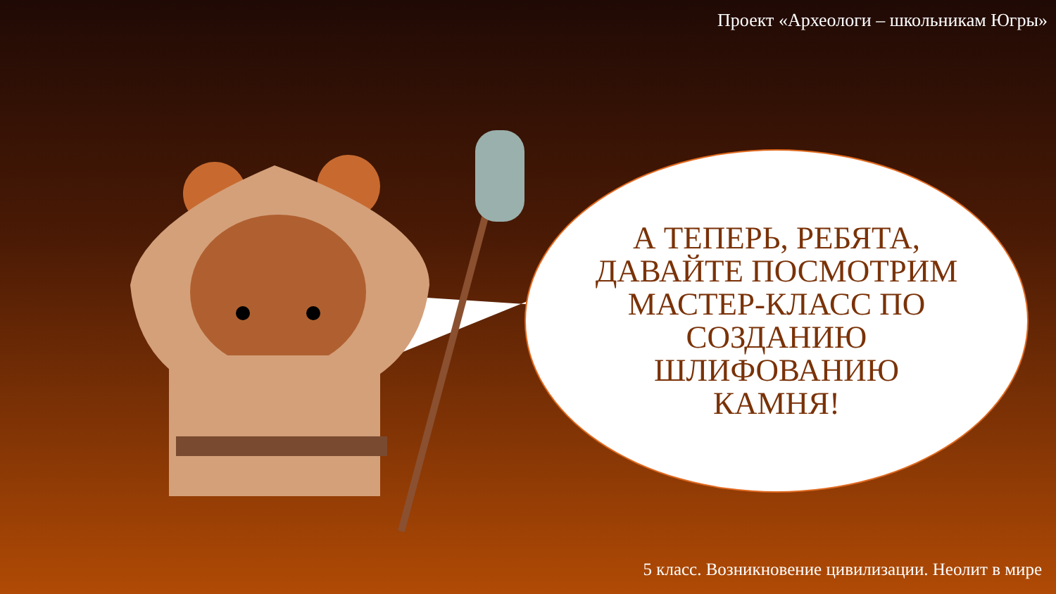Проект «Археологи – школьникам Югры»
А ТЕПЕРЬ, РЕБЯТА, ДАВАЙТЕ ПОСМОТРИМ МАСТЕР-КЛАСС ПО СОЗДАНИЮ ШЛИФОВАНИЮ КАМНЯ!
5 класс. Возникновение цивилизации. Неолит в мире